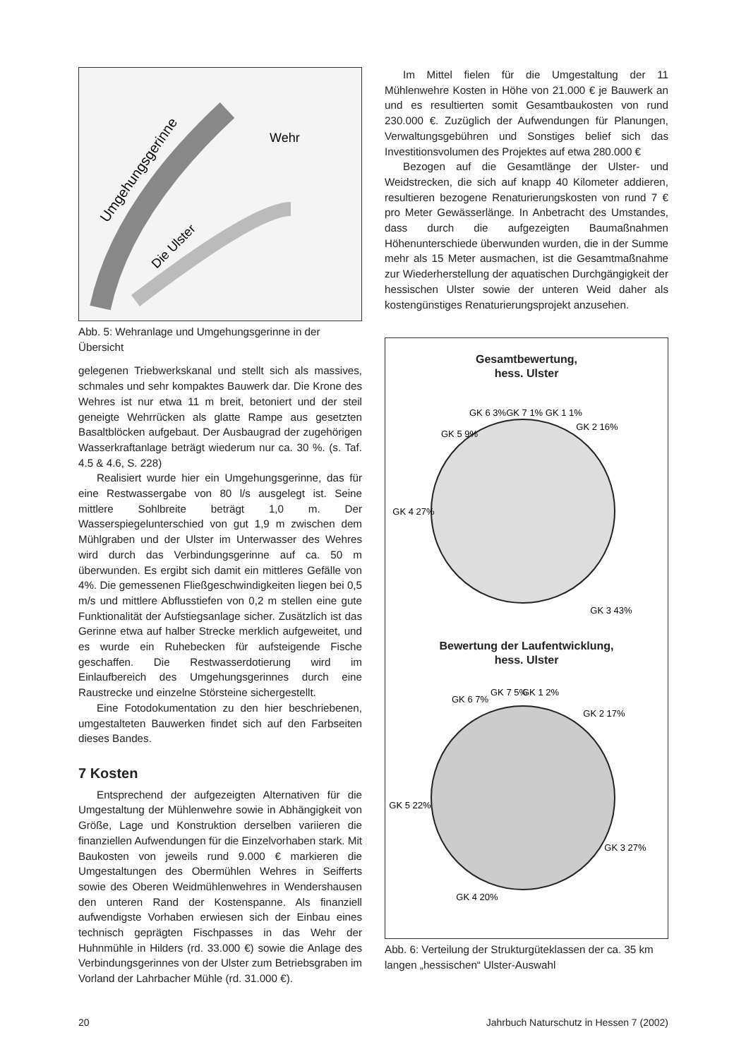Umgehungsgerinne
Wehr
Die Ulster
Abb. 5: Wehranlage und Umgehungsgerinne in der Übersicht
gelegenen Triebwerkskanal und stellt sich als massives, schmales und sehr kompaktes Bauwerk dar. Die Krone des Wehres ist nur etwa 11 m breit, betoniert und der steil geneigte Wehrrücken als glatte Rampe aus gesetzten Basaltblöcken aufgebaut. Der Ausbaugrad der zugehörigen Wasserkraftanlage beträgt wiederum nur ca. 30 %. (s. Taf. 4.5 & 4.6, S. 228)
Realisiert wurde hier ein Umgehungsgerinne, das für eine Restwassergabe von 80 l/s ausgelegt ist. Seine mittlere Sohlbreite beträgt 1,0 m. Der Wasserspiegelunterschied von gut 1,9 m zwischen dem Mühlgraben und der Ulster im Unterwasser des Wehres wird durch das Verbindungsgerinne auf ca. 50 m überwunden. Es ergibt sich damit ein mittleres Gefälle von 4%. Die gemessenen Fließgeschwindigkeiten liegen bei 0,5 m/s und mittlere Abflusstiefen von 0,2 m stellen eine gute Funktionalität der Aufstiegsanlage sicher. Zusätzlich ist das Gerinne etwa auf halber Strecke merklich aufgeweitet, und es wurde ein Ruhebecken für aufsteigende Fische geschaffen. Die Restwasserdotierung wird im Einlaufbereich des Umgehungsgerinnes durch eine Raustrecke und einzelne Störsteine sichergestellt.
Eine Fotodokumentation zu den hier beschriebenen, umgestalteten Bauwerken findet sich auf den Farbseiten dieses Bandes.
7 Kosten
Entsprechend der aufgezeigten Alternativen für die Umgestaltung der Mühlenwehre sowie in Abhängigkeit von Größe, Lage und Konstruktion derselben variieren die finanziellen Aufwendungen für die Einzelvorhaben stark. Mit Baukosten von jeweils rund 9.000 € markieren die Umgestaltungen des Obermühlen Wehres in Seifferts sowie des Oberen Weidmühlenwehres in Wendershausen den unteren Rand der Kostenspanne. Als finanziell aufwendigste Vorhaben erwiesen sich der Einbau eines technisch geprägten Fischpasses in das Wehr der Huhnmühle in Hilders (rd. 33.000 €) sowie die Anlage des Verbindungsgerinnes von der Ulster zum Betriebsgraben im Vorland der Lahrbacher Mühle (rd. 31.000 €).
Im Mittel fielen für die Umgestaltung der 11 Mühlenwehre Kosten in Höhe von 21.000 € je Bauwerk an und es resultierten somit Gesamtbaukosten von rund 230.000 €. Zuzüglich der Aufwendungen für Planungen, Verwaltungsgebühren und Sonstiges belief sich das Investitionsvolumen des Projektes auf etwa 280.000 €
Bezogen auf die Gesamtlänge der Ulster- und Weidstrecken, die sich auf knapp 40 Kilometer addieren, resultieren bezogene Renaturierungskosten von rund 7 € pro Meter Gewässerlänge. In Anbetracht des Umstandes, dass durch die aufgezeigten Baumaßnahmen Höhenunterschiede überwunden wurden, die in der Summe mehr als 15 Meter ausmachen, ist die Gesamtmaßnahme zur Wiederherstellung der aquatischen Durchgängigkeit der hessischen Ulster sowie der unteren Weid daher als kostengünstiges Renaturierungsprojekt anzusehen.
Gesamtbewertung,
hess. Ulster
GK 6 3%
GK 7 1% GK 1 1%
GK 2 16%
GK 5 9%
GK 4 27%
GK 3 43%
Bewertung der Laufentwicklung,
hess. Ulster
GK 6 7%
GK 7 5%
GK 1 2%
GK 2 17%
GK 5 22%
GK 3 27%
GK 4 20%
Abb. 6: Verteilung der Strukturgüteklassen der ca. 35 km langen „hessischen“ Ulster-Auswahl
20 Jahrbuch Naturschutz in Hessen 7 (2002)